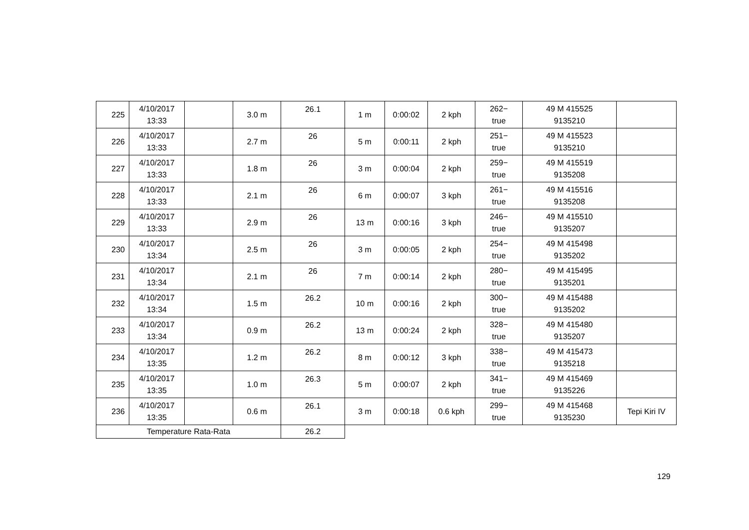| 225 | 4/10/2017 13:33 | | 3.0 m | 26.1 | 1 m | 0:00:02 | 2 kph | 262− true | 49 M 415525 9135210 | |
| 226 | 4/10/2017 13:33 | | 2.7 m | 26 | 5 m | 0:00:11 | 2 kph | 251− true | 49 M 415523 9135210 | |
| 227 | 4/10/2017 13:33 | | 1.8 m | 26 | 3 m | 0:00:04 | 2 kph | 259− true | 49 M 415519 9135208 | |
| 228 | 4/10/2017 13:33 | | 2.1 m | 26 | 6 m | 0:00:07 | 3 kph | 261− true | 49 M 415516 9135208 | |
| 229 | 4/10/2017 13:33 | | 2.9 m | 26 | 13 m | 0:00:16 | 3 kph | 246− true | 49 M 415510 9135207 | |
| 230 | 4/10/2017 13:34 | | 2.5 m | 26 | 3 m | 0:00:05 | 2 kph | 254− true | 49 M 415498 9135202 | |
| 231 | 4/10/2017 13:34 | | 2.1 m | 26 | 7 m | 0:00:14 | 2 kph | 280− true | 49 M 415495 9135201 | |
| 232 | 4/10/2017 13:34 | | 1.5 m | 26.2 | 10 m | 0:00:16 | 2 kph | 300− true | 49 M 415488 9135202 | |
| 233 | 4/10/2017 13:34 | | 0.9 m | 26.2 | 13 m | 0:00:24 | 2 kph | 328− true | 49 M 415480 9135207 | |
| 234 | 4/10/2017 13:35 | | 1.2 m | 26.2 | 8 m | 0:00:12 | 3 kph | 338− true | 49 M 415473 9135218 | |
| 235 | 4/10/2017 13:35 | | 1.0 m | 26.3 | 5 m | 0:00:07 | 2 kph | 341− true | 49 M 415469 9135226 | |
| 236 | 4/10/2017 13:35 | | 0.6 m | 26.1 | 3 m | 0:00:18 | 0.6 kph | 299− true | 49 M 415468 9135230 | Tepi Kiri IV |
| Temperature Rata-Rata | | | | 26.2 | | | | | | |
129